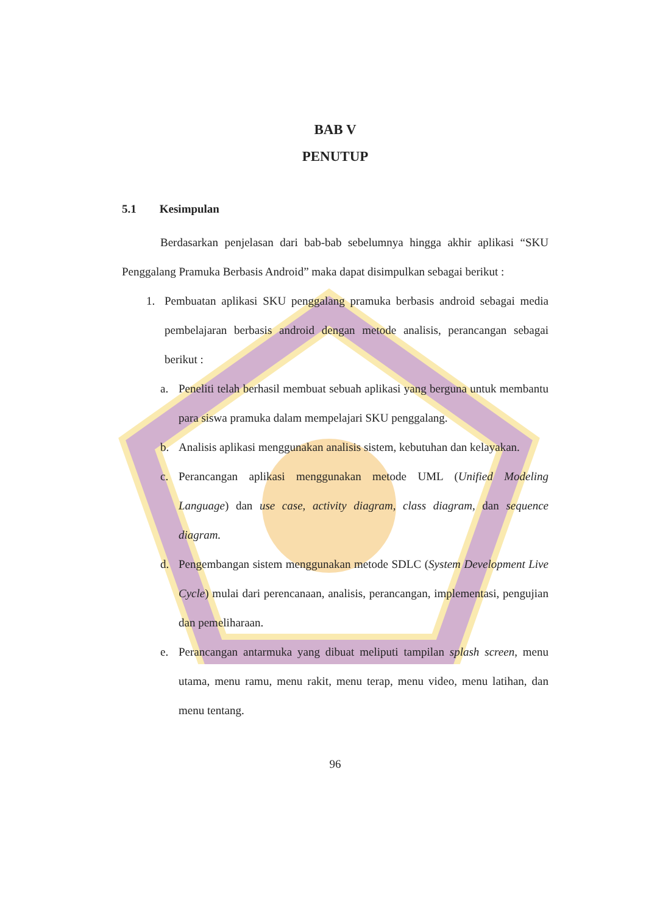BAB V
PENUTUP
5.1 Kesimpulan
Berdasarkan penjelasan dari bab-bab sebelumnya hingga akhir aplikasi “SKU Penggalang Pramuka Berbasis Android” maka dapat disimpulkan sebagai berikut :
1. Pembuatan aplikasi SKU penggalang pramuka berbasis android sebagai media pembelajaran berbasis android dengan metode analisis, perancangan sebagai berikut :
a. Peneliti telah berhasil membuat sebuah aplikasi yang berguna untuk membantu para siswa pramuka dalam mempelajari SKU penggalang.
b. Analisis aplikasi menggunakan analisis sistem, kebutuhan dan kelayakan.
c. Perancangan aplikasi menggunakan metode UML (Unified Modeling Language) dan use case, activity diagram, class diagram, dan sequence diagram.
d. Pengembangan sistem menggunakan metode SDLC (System Development Live Cycle) mulai dari perencanaan, analisis, perancangan, implementasi, pengujian dan pemeliharaan.
e. Perancangan antarmuka yang dibuat meliputi tampilan splash screen, menu utama, menu ramu, menu rakit, menu terap, menu video, menu latihan, dan menu tentang.
96